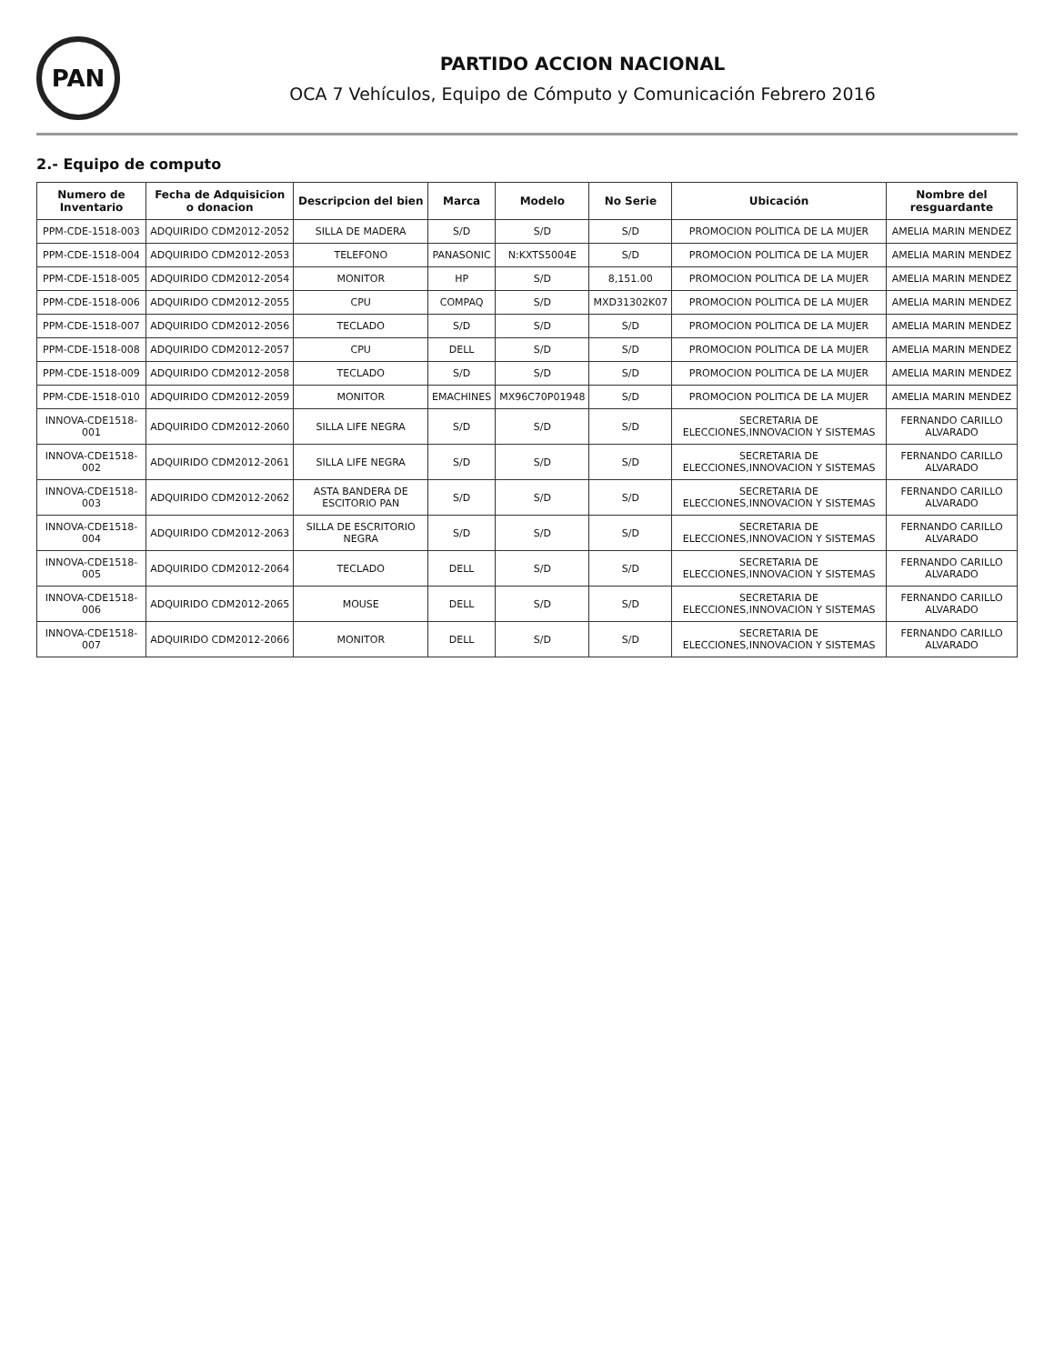PAN
PARTIDO ACCION NACIONAL
OCA 7 Vehículos, Equipo de Cómputo y Comunicación Febrero 2016
2.- Equipo de computo
| Numero de Inventario | Fecha de Adquisicion o donacion | Descripcion del bien | Marca | Modelo | No Serie | Ubicación | Nombre del resguardante |
| --- | --- | --- | --- | --- | --- | --- | --- |
| PPM-CDE-1518-003 | ADQUIRIDO CDM2012-2052 | SILLA DE MADERA | S/D | S/D | S/D | PROMOCION POLITICA DE LA MUJER | AMELIA MARIN MENDEZ |
| PPM-CDE-1518-004 | ADQUIRIDO CDM2012-2053 | TELEFONO | PANASONIC | N:KXTS5004E | S/D | PROMOCION POLITICA DE LA MUJER | AMELIA MARIN MENDEZ |
| PPM-CDE-1518-005 | ADQUIRIDO CDM2012-2054 | MONITOR | HP | S/D | 8,151.00 | PROMOCION POLITICA DE LA MUJER | AMELIA MARIN MENDEZ |
| PPM-CDE-1518-006 | ADQUIRIDO CDM2012-2055 | CPU | COMPAQ | S/D | MXD31302K07 | PROMOCION POLITICA DE LA MUJER | AMELIA MARIN MENDEZ |
| PPM-CDE-1518-007 | ADQUIRIDO CDM2012-2056 | TECLADO | S/D | S/D | S/D | PROMOCION POLITICA DE LA MUJER | AMELIA MARIN MENDEZ |
| PPM-CDE-1518-008 | ADQUIRIDO CDM2012-2057 | CPU | DELL | S/D | S/D | PROMOCION POLITICA DE LA MUJER | AMELIA MARIN MENDEZ |
| PPM-CDE-1518-009 | ADQUIRIDO CDM2012-2058 | TECLADO | S/D | S/D | S/D | PROMOCION POLITICA DE LA MUJER | AMELIA MARIN MENDEZ |
| PPM-CDE-1518-010 | ADQUIRIDO CDM2012-2059 | MONITOR | EMACHINES | MX96C70P01948 | S/D | PROMOCION POLITICA DE LA MUJER | AMELIA MARIN MENDEZ |
| INNOVA-CDE1518-001 | ADQUIRIDO CDM2012-2060 | SILLA LIFE NEGRA | S/D | S/D | S/D | SECRETARIA DE ELECCIONES,INNOVACION Y SISTEMAS | FERNANDO CARILLO ALVARADO |
| INNOVA-CDE1518-002 | ADQUIRIDO CDM2012-2061 | SILLA LIFE NEGRA | S/D | S/D | S/D | SECRETARIA DE ELECCIONES,INNOVACION Y SISTEMAS | FERNANDO CARILLO ALVARADO |
| INNOVA-CDE1518-003 | ADQUIRIDO CDM2012-2062 | ASTA BANDERA DE ESCITORIO PAN | S/D | S/D | S/D | SECRETARIA DE ELECCIONES,INNOVACION Y SISTEMAS | FERNANDO CARILLO ALVARADO |
| INNOVA-CDE1518-004 | ADQUIRIDO CDM2012-2063 | SILLA DE ESCRITORIO NEGRA | S/D | S/D | S/D | SECRETARIA DE ELECCIONES,INNOVACION Y SISTEMAS | FERNANDO CARILLO ALVARADO |
| INNOVA-CDE1518-005 | ADQUIRIDO CDM2012-2064 | TECLADO | DELL | S/D | S/D | SECRETARIA DE ELECCIONES,INNOVACION Y SISTEMAS | FERNANDO CARILLO ALVARADO |
| INNOVA-CDE1518-006 | ADQUIRIDO CDM2012-2065 | MOUSE | DELL | S/D | S/D | SECRETARIA DE ELECCIONES,INNOVACION Y SISTEMAS | FERNANDO CARILLO ALVARADO |
| INNOVA-CDE1518-007 | ADQUIRIDO CDM2012-2066 | MONITOR | DELL | S/D | S/D | SECRETARIA DE ELECCIONES,INNOVACION Y SISTEMAS | FERNANDO CARILLO ALVARADO |